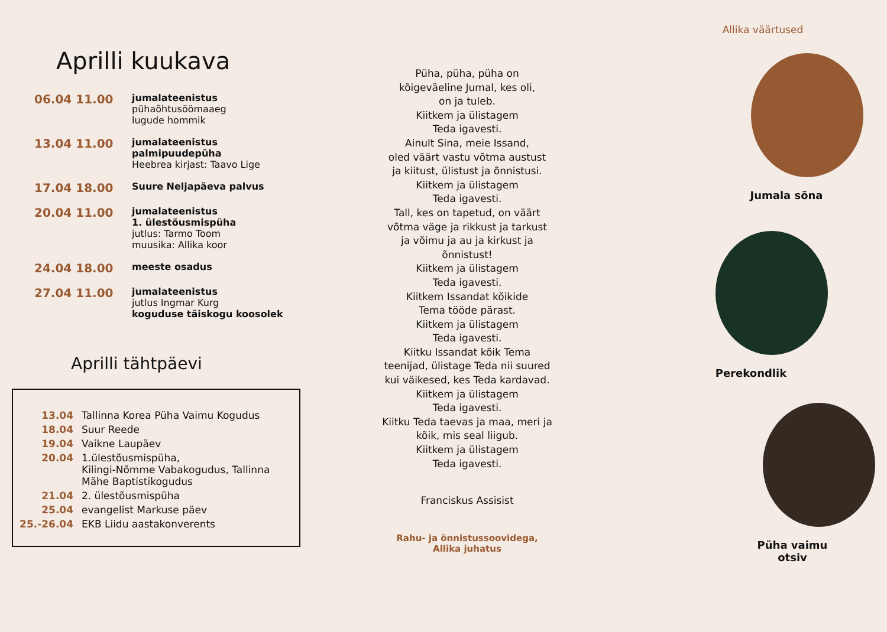Aprilli kuukava
| 06.04 11.00 | jumalateenistus pühaõhtusöömaaeg lugude hommik |
| 13.04 11.00 | jumalateenistus palmipuudepüha Heebrea kirjast: Taavo Lige |
| 17.04 18.00 | Suure Neljapäeva palvus |
| 20.04 11.00 | jumalateenistus 1. ülestõusmispüha jutlus: Tarmo Toom muusika: Allika koor |
| 24.04 18.00 | meeste osadus |
| 27.04 11.00 | jumalateenistus jutlus Ingmar Kurg koguduse täiskogu koosolek |
Aprilli tähtpäevi
| 13.04 | Tallinna Korea Püha Vaimu Kogudus |
| 18.04 | Suur Reede |
| 19.04 | Vaikne Laupäev |
| 20.04 | 1.ülestõusmispüha, Kilingi-Nõmme Vabakogudus, Tallinna Mähe Baptistikogudus |
| 21.04 | 2. ülestõusmispüha |
| 25.04 | evangelist Markuse päev |
| 25.-26.04 | EKB Liidu aastakonverents |
Püha, püha, püha on
kõigeväeline Jumal, kes oli,
on ja tuleb.
Kiitkem ja ülistagem
Teda igavesti.
Ainult Sina, meie Issand,
oled väärt vastu võtma austust
ja kiitust, ülistust ja õnnistusi.
Kiitkem ja ülistagem
Teda igavesti.
Tall, kes on tapetud, on väärt
võtma väge ja rikkust ja tarkust
ja võimu ja au ja kirkust ja
õnnistust!
Kiitkem ja ülistagem
Teda igavesti.
Kiitkem Issandat kõikide
Tema tööde pärast.
Kiitkem ja ülistagem
Teda igavesti.
Kiitku Issandat kõik Tema
teenijad, ülistage Teda nii suured
kui väikesed, kes Teda kardavad.
Kiitkem ja ülistagem
Teda igavesti.
Kiitku Teda taevas ja maa, meri ja
kõik, mis seal liigub.
Kiitkem ja ülistagem
Teda igavesti.
Franciskus Assisist
Rahu- ja õnnistussoovidega,
Allika juhatus
Allika väärtused
Jumala sõna
Perekondlik
Püha vaimu
otsiv